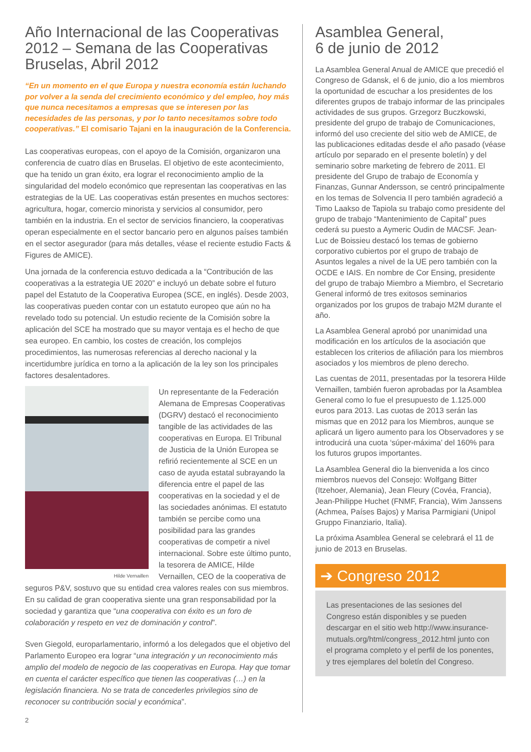Año Internacional de las Cooperativas 2012 – Semana de las Cooperativas Bruselas, Abril 2012
“En un momento en el que Europa y nuestra economía están luchando por volver a la senda del crecimiento económico y del empleo, hoy más que nunca necesitamos a empresas que se interesen por las necesidades de las personas, y por lo tanto necesitamos sobre todo cooperativas.” El comisario Tajani en la inauguración de la Conferencia.
Las cooperativas europeas, con el apoyo de la Comisión, organizaron una conferencia de cuatro días en Bruselas. El objetivo de este acontecimiento, que ha tenido un gran éxito, era lograr el reconocimiento amplio de la singularidad del modelo económico que representan las cooperativas en las estrategias de la UE. Las cooperativas están presentes en muchos sectores: agricultura, hogar, comercio minorista y servicios al consumidor, pero también en la industria. En el sector de servicios financiero, la cooperativas operan especialmente en el sector bancario pero en algunos países también en el sector asegurador (para más detalles, véase el reciente estudio Facts & Figures de AMICE).
Una jornada de la conferencia estuvo dedicada a la “Contribución de las cooperativas a la estrategia UE 2020” e incluyó un debate sobre el futuro papel del Estatuto de la Cooperativa Europea (SCE, en inglés). Desde 2003, las cooperativas pueden contar con un estatuto europeo que aún no ha revelado todo su potencial. Un estudio reciente de la Comisión sobre la aplicación del SCE ha mostrado que su mayor ventaja es el hecho de que sea europeo. En cambio, los costes de creación, los complejos procedimientos, las numerosas referencias al derecho nacional y la incertidumbre jurídica en torno a la aplicación de la ley son los principales factores desalentadores.
Hilde Vernaillen
Un representante de la Federación Alemana de Empresas Cooperativas (DGRV) destacó el reconocimiento tangible de las actividades de las cooperativas en Europa. El Tribunal de Justicia de la Unión Europea se refirió recientemente al SCE en un caso de ayuda estatal subrayando la diferencia entre el papel de las cooperativas en la sociedad y el de las sociedades anónimas. El estatuto también se percibe como una posibilidad para las grandes cooperativas de competir a nivel internacional. Sobre este último punto, la tesorera de AMICE, Hilde Vernaillen, CEO de la cooperativa de seguros P&V, sostuvo que su entidad crea valores reales con sus miembros. En su calidad de gran cooperativa siente una gran responsabilidad por la sociedad y garantiza que “una cooperativa con éxito es un foro de colaboración y respeto en vez de dominación y control”.
Sven Giegold, europarlamentario, informó a los delegados que el objetivo del Parlamento Europeo era lograr “una integración y un reconocimiento más amplio del modelo de negocio de las cooperativas en Europa. Hay que tomar en cuenta el carácter específico que tienen las cooperativas (…) en la legislación financiera. No se trata de concederles privilegios sino de reconocer su contribución social y económica”.
Asamblea General,
6 de junio de 2012
La Asamblea General Anual de AMICE que precedió el Congreso de Gdansk, el 6 de junio, dio a los miembros la oportunidad de escuchar a los presidentes de los diferentes grupos de trabajo informar de las principales actividades de sus grupos. Grzegorz Buczkowski, presidente del grupo de trabajo de Comunicaciones, informó del uso creciente del sitio web de AMICE, de las publicaciones editadas desde el año pasado (véase artículo por separado en el presente boletín) y del seminario sobre marketing de febrero de 2011. El presidente del Grupo de trabajo de Economía y Finanzas, Gunnar Andersson, se centró principalmente en los temas de Solvencia II pero también agradeció a Timo Laakso de Tapiola su trabajo como presidente del grupo de trabajo “Mantenimiento de Capital” pues cederá su puesto a Aymeric Oudin de MACSF. Jean-Luc de Boissieu destacó los temas de gobierno corporativo cubiertos por el grupo de trabajo de Asuntos legales a nivel de la UE pero también con la OCDE e IAIS. En nombre de Cor Ensing, presidente del grupo de trabajo Miembro a Miembro, el Secretario General informó de tres exitosos seminarios organizados por los grupos de trabajo M2M durante el año.
La Asamblea General aprobó por unanimidad una modificación en los artículos de la asociación que establecen los criterios de afiliación para los miembros asociados y los miembros de pleno derecho.
Las cuentas de 2011, presentadas por la tesorera Hilde Vernaillen, también fueron aprobadas por la Asamblea General como lo fue el presupuesto de 1.125.000 euros para 2013. Las cuotas de 2013 serán las mismas que en 2012 para los Miembros, aunque se aplicará un ligero aumento para los Observadores y se introducirá una cuota ‘súper-máxima’ del 160% para los futuros grupos importantes.
La Asamblea General dio la bienvenida a los cinco miembros nuevos del Consejo: Wolfgang Bitter (Itzehoer, Alemania), Jean Fleury (Covéa, Francia), Jean-Philippe Huchet (FNMF, Francia), Wim Janssens (Achmea, Países Bajos) y Marisa Parmigiani (Unipol Gruppo Finanziario, Italia).
La próxima Asamblea General se celebrará el 11 de junio de 2013 en Bruselas.
➔ Congreso 2012
Las presentaciones de las sesiones del Congreso están disponibles y se pueden descargar en el sitio web http://www.insurance-mutuals.org/html/congress_2012.html junto con el programa completo y el perfil de los ponentes, y tres ejemplares del boletín del Congreso.
2